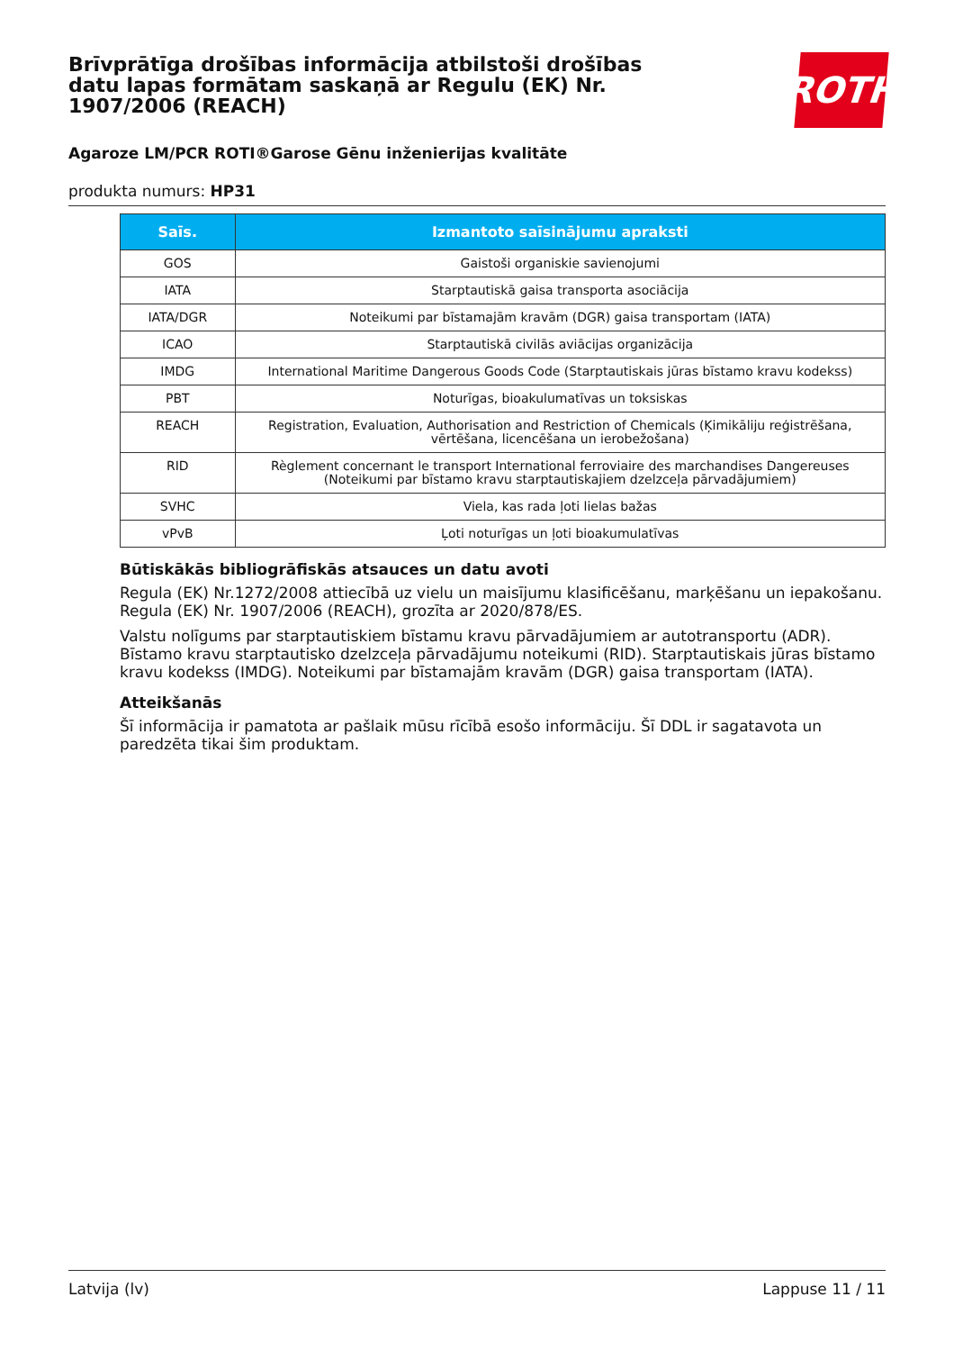Brīvprātīga drošības informācija atbilstoši drošības datu lapas formātam saskaņā ar Regulu (EK) Nr. 1907/2006 (REACH)
ROTH
Agaroze LM/PCR ROTI®Garose Gēnu inženierijas kvalitāte
produkta numurs: HP31
| Saīs. | Izmantoto saīsinājumu apraksti |
| --- | --- |
| GOS | Gaistoši organiskie savienojumi |
| IATA | Starptautiskā gaisa transporta asociācija |
| IATA/DGR | Noteikumi par bīstamajām kravām (DGR) gaisa transportam (IATA) |
| ICAO | Starptautiskā civilās aviācijas organizācija |
| IMDG | International Maritime Dangerous Goods Code (Starptautiskais jūras bīstamo kravu kodekss) |
| PBT | Noturīgas, bioakulumatīvas un toksiskas |
| REACH | Registration, Evaluation, Authorisation and Restriction of Chemicals (Ķimikāliju reģistrēšana, vērtēšana, licencēšana un ierobežošana) |
| RID | Règlement concernant le transport International ferroviaire des marchandises Dangereuses (Noteikumi par bīstamo kravu starptautiskajiem dzelzceļa pārvadājumiem) |
| SVHC | Viela, kas rada ļoti lielas bažas |
| vPvB | Ļoti noturīgas un ļoti bioakumulatīvas |
Būtiskākās bibliogrāfiskās atsauces un datu avoti
Regula (EK) Nr.1272/2008 attiecībā uz vielu un maisījumu klasificēšanu, marķēšanu un iepakošanu. Regula (EK) Nr. 1907/2006 (REACH), grozīta ar 2020/878/ES.
Valstu nolīgums par starptautiskiem bīstamu kravu pārvadājumiem ar autotransportu (ADR). Bīstamo kravu starptautisko dzelzceļa pārvadājumu noteikumi (RID). Starptautiskais jūras bīstamo kravu kodekss (IMDG). Noteikumi par bīstamajām kravām (DGR) gaisa transportam (IATA).
Atteikšanās
Šī informācija ir pamatota ar pašlaik mūsu rīcībā esošo informāciju. Šī DDL ir sagatavota un paredzēta tikai šim produktam.
Latvija (lv) Lappuse 11 / 11